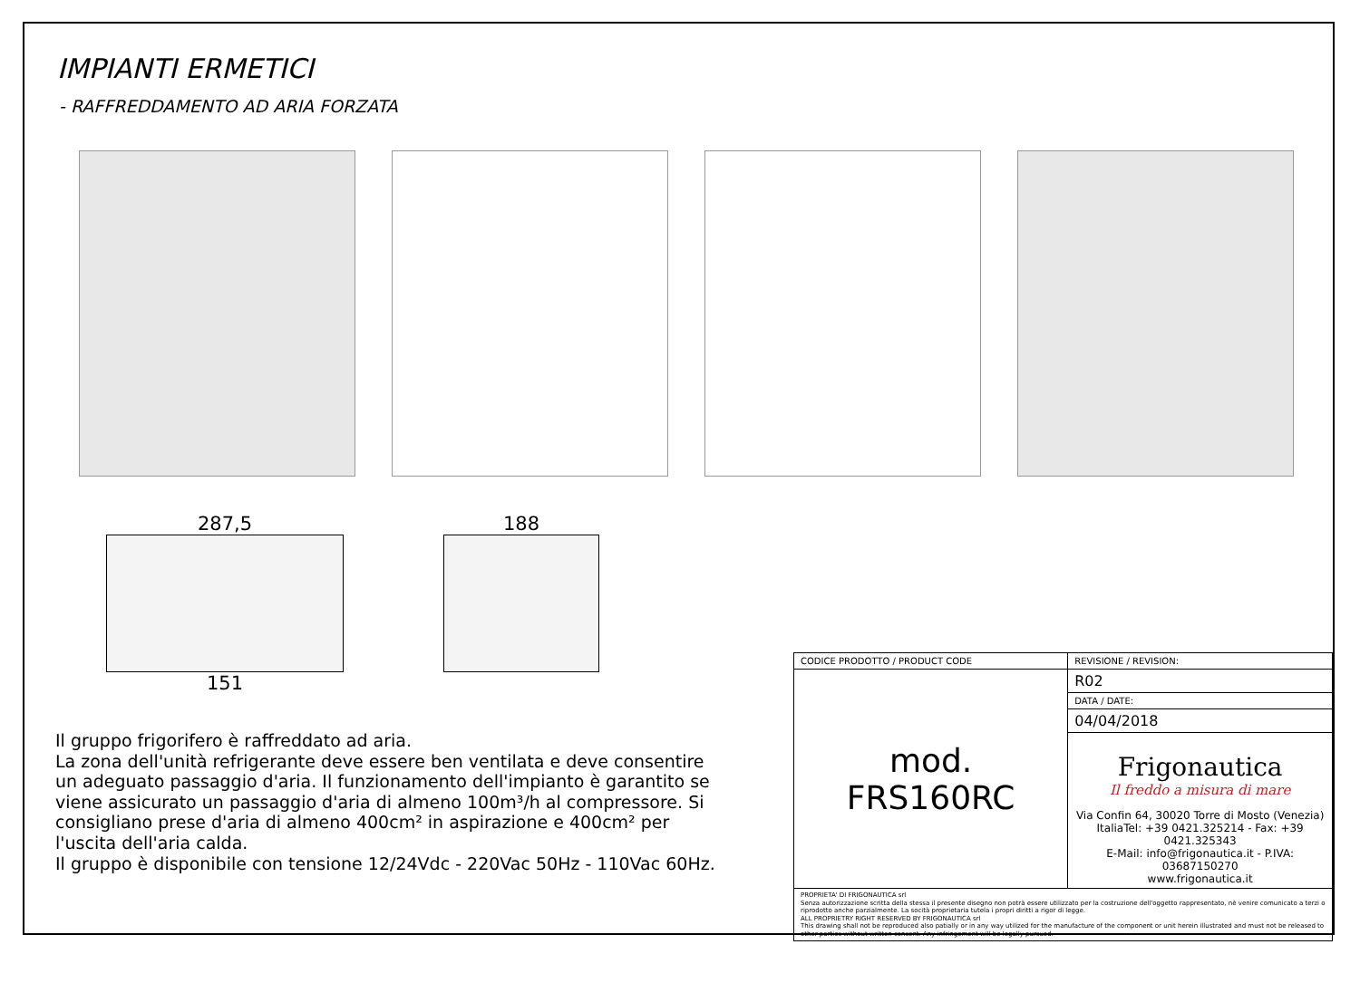IMPIANTI ERMETICI
- RAFFREDDAMENTO AD ARIA FORZATA
287,5
151
188
Il gruppo frigorifero è raffreddato ad aria.
La zona dell'unità refrigerante deve essere ben ventilata e deve consentire un adeguato passaggio d'aria. Il funzionamento dell'impianto è garantito se viene assicurato un passaggio d'aria di almeno 100m³/h al compressore. Si consigliano prese d'aria di almeno 400cm² in aspirazione e 400cm² per l'uscita dell'aria calda.
Il gruppo è disponibile con tensione 12/24Vdc - 220Vac 50Hz - 110Vac 60Hz.
| CODICE PRODOTTO / PRODUCT CODE | REVISIONE / REVISION: |
| mod. FRS160RC | R02 |
| | DATA / DATE: |
| | 04/04/2018 |
| | Frigonautica Il freddo a misura di mare Via Confin 64, 30020 Torre di Mosto (Venezia) ItaliaTel: +39 0421.325214 - Fax: +39 0421.325343 E-Mail: info@frigonautica.it - P.IVA: 03687150270 www.frigonautica.it |
| PROPRIETA' DI FRIGONAUTICA srl Senza autorizzazione scritta della stessa il presente disegno non potrà essere utilizzato per la costruzione dell'oggetto rappresentato, nè venire comunicato a terzi o riprodotto anche parzialmente. La socità proprietaria tutela i propri diritti a rigor di legge. ALL PROPRIETRY RIGHT RESERVED BY FRIGONAUTICA srl This drawing shall not be reproduced also patially or in any way utilized for the manufacture of the component or unit herein illustrated and must not be released to other parties without written consent. Any infringement will be legally pursued. | |